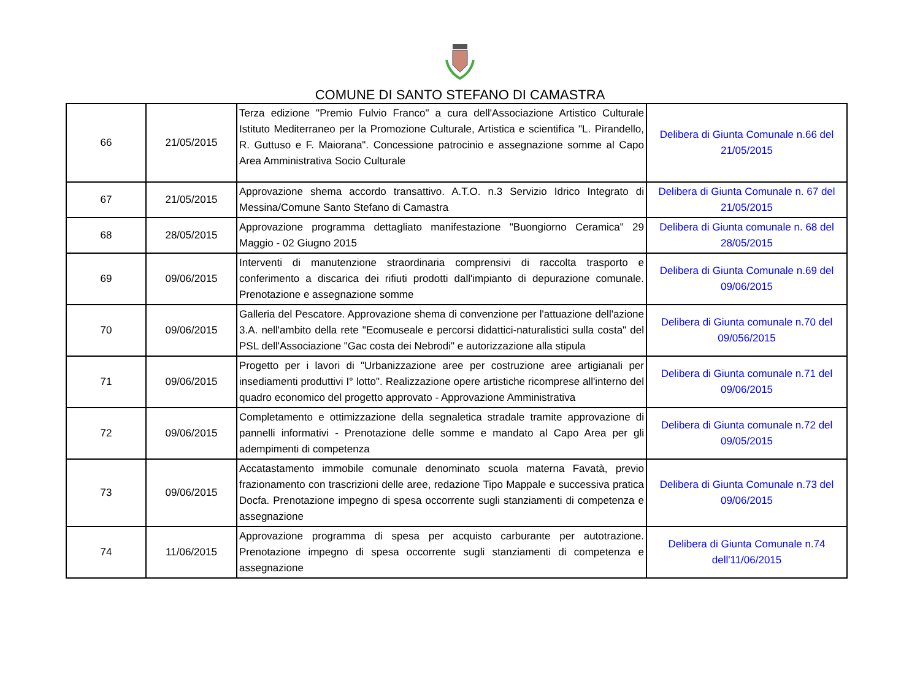COMUNE DI SANTO STEFANO DI CAMASTRA
| 66 | 21/05/2015 | Terza edizione "Premio Fulvio Franco" a cura dell'Associazione Artistico Culturale Istituto Mediterraneo per la Promozione Culturale, Artistica e scientifica "L. Pirandello, R. Guttuso e F. Maiorana". Concessione patrocinio e assegnazione somme al Capo Area Amministrativa Socio Culturale | Delibera di Giunta Comunale n.66 del 21/05/2015 |
| 67 | 21/05/2015 | Approvazione shema accordo transattivo. A.T.O. n.3 Servizio Idrico Integrato di Messina/Comune Santo Stefano di Camastra | Delibera di Giunta Comunale n. 67 del 21/05/2015 |
| 68 | 28/05/2015 | Approvazione programma dettagliato manifestazione "Buongiorno Ceramica" 29 Maggio - 02 Giugno 2015 | Delibera di Giunta comunale n. 68 del 28/05/2015 |
| 69 | 09/06/2015 | Interventi di manutenzione straordinaria comprensivi di raccolta trasporto e conferimento a discarica dei rifiuti prodotti dall'impianto di depurazione comunale. Prenotazione e assegnazione somme | Delibera di Giunta Comunale n.69 del 09/06/2015 |
| 70 | 09/06/2015 | Galleria del Pescatore. Approvazione shema di convenzione per l'attuazione dell'azione 3.A. nell'ambito della rete "Ecomuseale e percorsi didattici-naturalistici sulla costa" del PSL dell'Associazione "Gac costa dei Nebrodi" e autorizzazione alla stipula | Delibera di Giunta comunale n.70 del 09/056/2015 |
| 71 | 09/06/2015 | Progetto per i lavori di "Urbanizzazione aree per costruzione aree artigianali per insediamenti produttivi I° lotto". Realizzazione opere artistiche ricomprese all'interno del quadro economico del progetto approvato - Approvazione Amministrativa | Delibera di Giunta comunale n.71 del 09/06/2015 |
| 72 | 09/06/2015 | Completamento e ottimizzazione della segnaletica stradale tramite approvazione di pannelli informativi - Prenotazione delle somme e mandato al Capo Area per gli adempimenti di competenza | Delibera di Giunta comunale n.72 del 09/05/2015 |
| 73 | 09/06/2015 | Accatastamento immobile comunale denominato scuola materna Favatà, previo frazionamento con trascrizioni delle aree, redazione Tipo Mappale e successiva pratica Docfa. Prenotazione impegno di spesa occorrente sugli stanziamenti di competenza e assegnazione | Delibera di Giunta Comunale n.73 del 09/06/2015 |
| 74 | 11/06/2015 | Approvazione programma di spesa per acquisto carburante per autotrazione. Prenotazione impegno di spesa occorrente sugli stanziamenti di competenza e assegnazione | Delibera di Giunta Comunale n.74 dell'11/06/2015 |